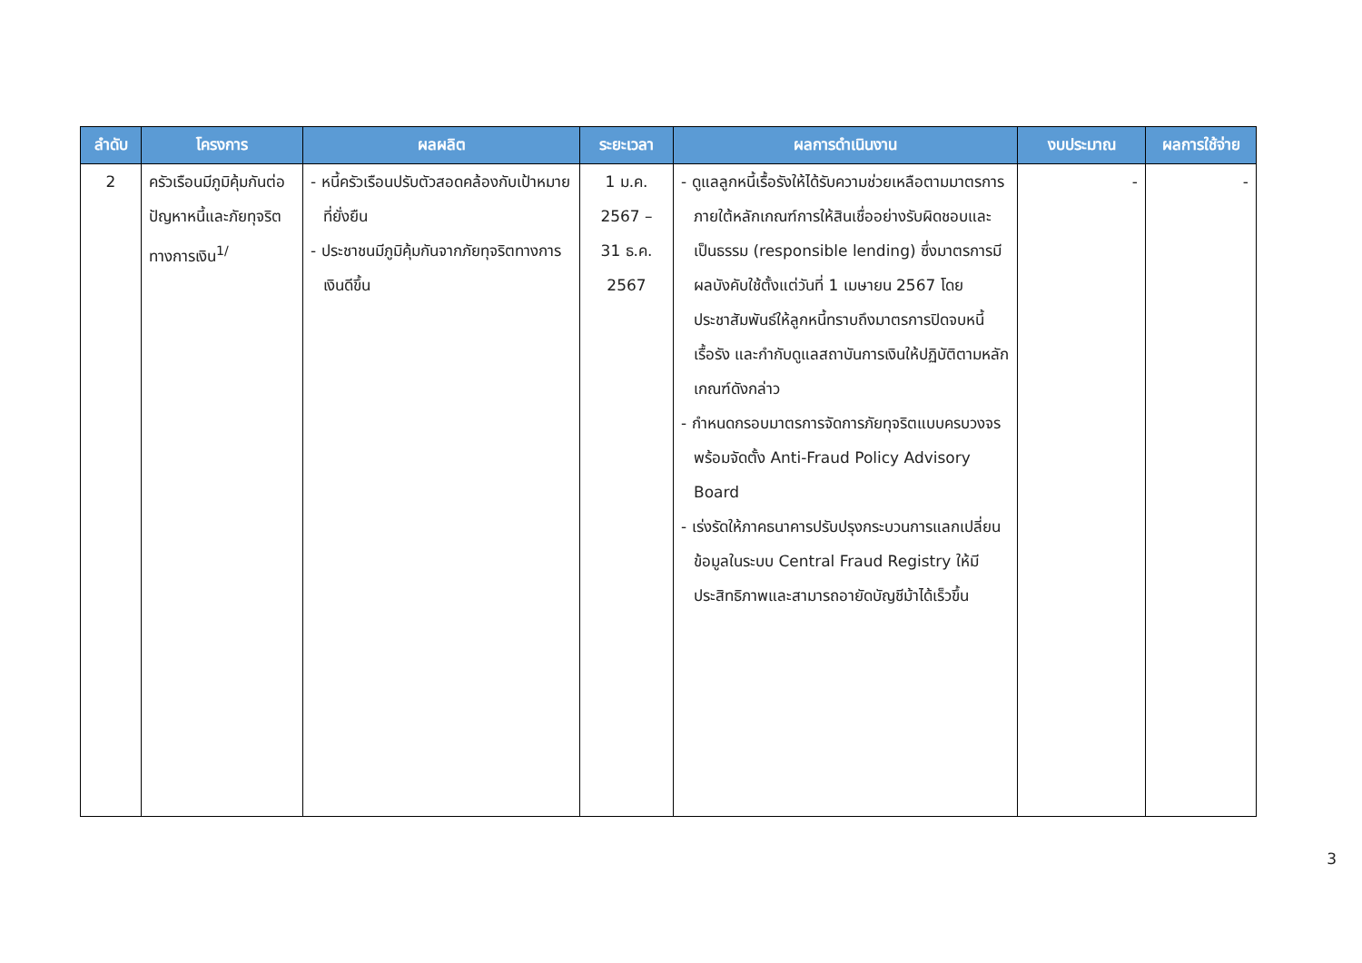| ลำดับ | โครงการ | ผลผลิต | ระยะเวลา | ผลการดำเนินงาน | งบประมาณ | ผลการใช้จ่าย |
| --- | --- | --- | --- | --- | --- | --- |
| 2 | ครัวเรือนมีภูมิคุ้มกันต่อปัญหาหนี้และภัยทุจริตทางการเงิน<sup>1/</sup> | - หนี้ครัวเรือนปรับตัวสอดคล้องกับเป้าหมายที่ยั่งยืน - ประชาชนมีภูมิคุ้มกันจากภัยทุจริตทางการเงินดีขึ้น | 1 ม.ค. 2567 – 31 ธ.ค. 2567 | - ดูแลลูกหนี้เรื้อรังให้ได้รับความช่วยเหลือตามมาตรการภายใต้หลักเกณฑ์การให้สินเชื่ออย่างรับผิดชอบและเป็นธรรม (responsible lending) ซึ่งมาตรการมีผลบังคับใช้ตั้งแต่วันที่ 1 เมษายน 2567 โดยประชาสัมพันธ์ให้ลูกหนี้ทราบถึงมาตรการปิดจบหนี้เรื้อรัง และกำกับดูแลสถาบันการเงินให้ปฏิบัติตามหลักเกณฑ์ดังกล่าว - กำหนดกรอบมาตรการจัดการภัยทุจริตแบบครบวงจร พร้อมจัดตั้ง Anti-Fraud Policy Advisory Board - เร่งรัดให้ภาคธนาคารปรับปรุงกระบวนการแลกเปลี่ยนข้อมูลในระบบ Central Fraud Registry ให้มีประสิทธิภาพและสามารถอายัดบัญชีม้าได้เร็วขึ้น | - | - |
3